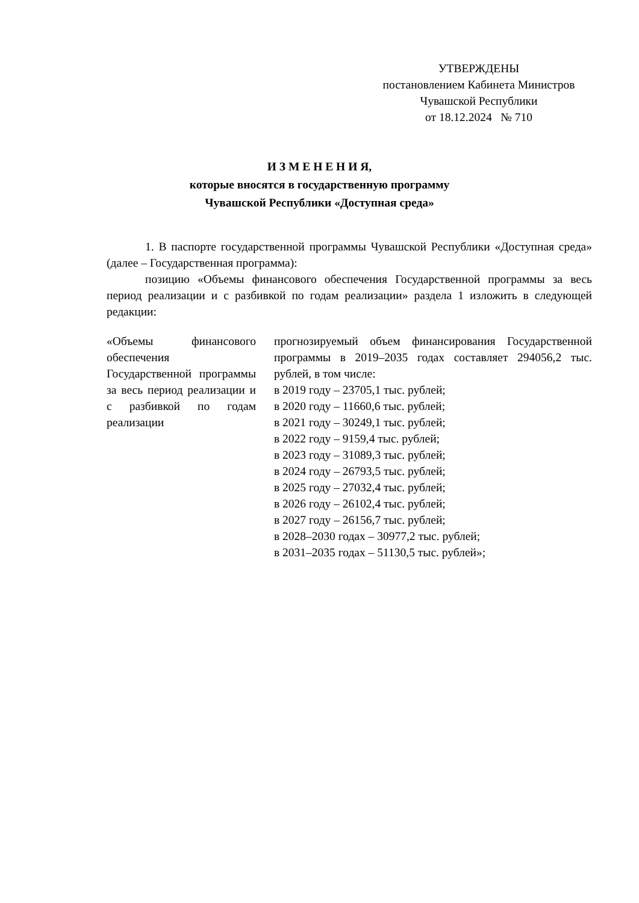УТВЕРЖДЕНЫ
постановлением Кабинета Министров
Чувашской Республики
от 18.12.2024 № 710
И З М Е Н Е Н И Я,
которые вносятся в государственную программу
Чувашской Республики «Доступная среда»
1. В паспорте государственной программы Чувашской Республики «Доступная среда» (далее – Государственная программа):
позицию «Объемы финансового обеспечения Государственной программы за весь период реализации и с разбивкой по годам реализации» раздела 1 изложить в следующей редакции:
| «Объемы финансового обеспечения Государственной программы за весь период реализации и с разбивкой по годам реализации | прогнозируемый объем финансирования Государственной программы в 2019–2035 годах составляет 294056,2 тыс. рублей, в том числе: в 2019 году – 23705,1 тыс. рублей; в 2020 году – 11660,6 тыс. рублей; в 2021 году – 30249,1 тыс. рублей; в 2022 году – 9159,4 тыс. рублей; в 2023 году – 31089,3 тыс. рублей; в 2024 году – 26793,5 тыс. рублей; в 2025 году – 27032,4 тыс. рублей; в 2026 году – 26102,4 тыс. рублей; в 2027 году – 26156,7 тыс. рублей; в 2028–2030 годах – 30977,2 тыс. рублей; в 2031–2035 годах – 51130,5 тыс. рублей»; |